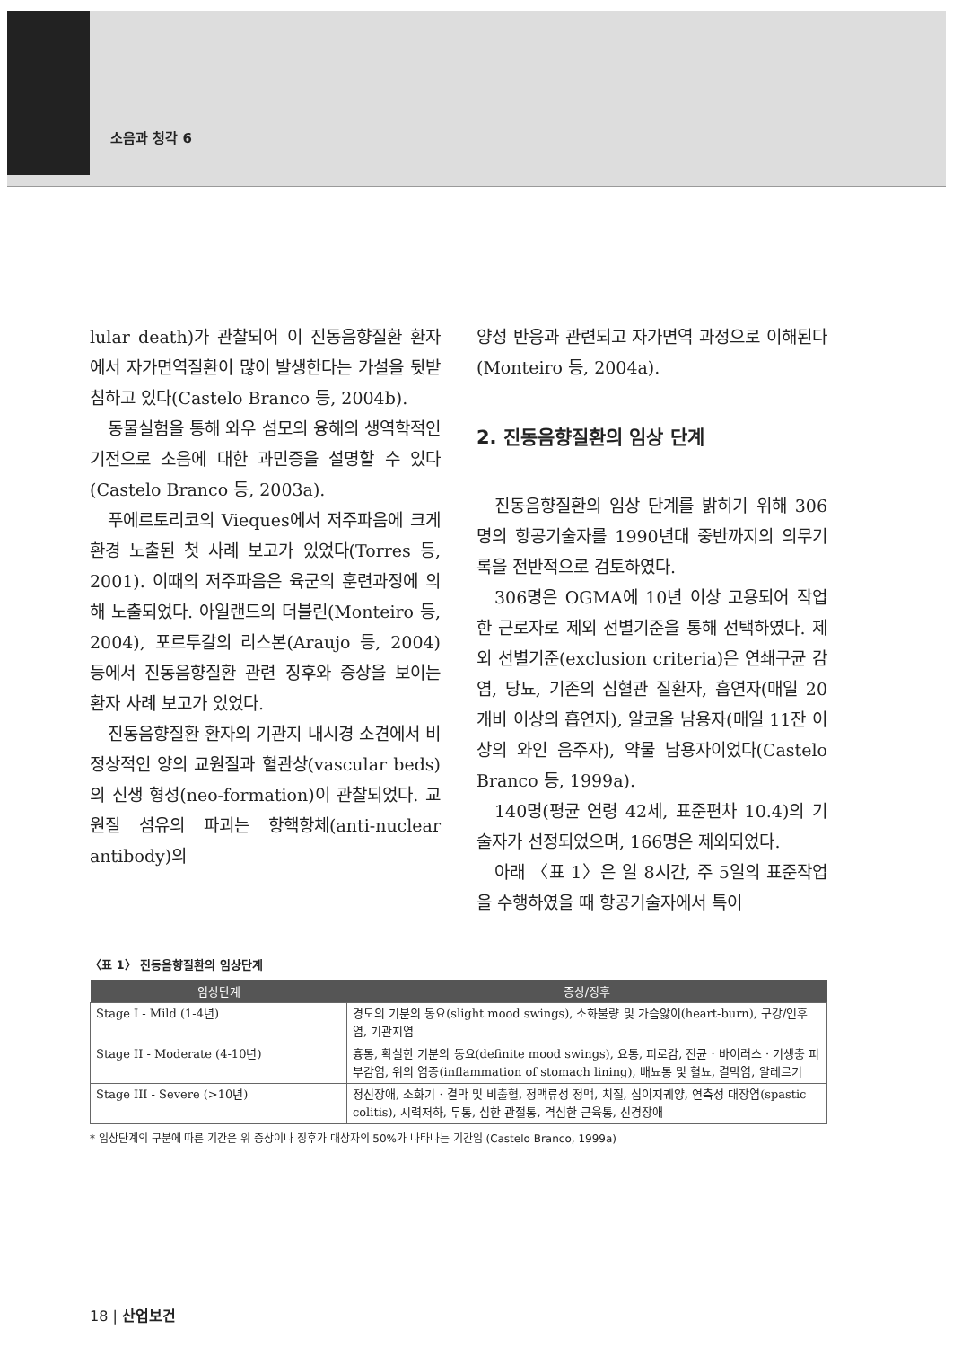소음과 청각 6
lular death)가 관찰되어 이 진동음향질환 환자에서 자가면역질환이 많이 발생한다는 가설을 뒷받침하고 있다(Castelo Branco 등, 2004b).
동물실험을 통해 와우 섬모의 융해의 생역학적인 기전으로 소음에 대한 과민증을 설명할 수 있다(Castelo Branco 등, 2003a).
푸에르토리코의 Vieques에서 저주파음에 크게 환경 노출된 첫 사례 보고가 있었다(Torres 등, 2001). 이때의 저주파음은 육군의 훈련과정에 의해 노출되었다. 아일랜드의 더블린(Monteiro 등, 2004), 포르투갈의 리스본(Araujo 등, 2004) 등에서 진동음향질환 관련 징후와 증상을 보이는 환자 사례 보고가 있었다.
진동음향질환 환자의 기관지 내시경 소견에서 비정상적인 양의 교원질과 혈관상(vascular beds)의 신생 형성(neo-formation)이 관찰되었다. 교원질 섬유의 파괴는 항핵항체(anti-nuclear antibody)의
양성 반응과 관련되고 자가면역 과정으로 이해된다(Monteiro 등, 2004a).
2. 진동음향질환의 임상 단계
진동음향질환의 임상 단계를 밝히기 위해 306명의 항공기술자를 1990년대 중반까지의 의무기록을 전반적으로 검토하였다.
306명은 OGMA에 10년 이상 고용되어 작업한 근로자로 제외 선별기준을 통해 선택하였다. 제외 선별기준(exclusion criteria)은 연쇄구균 감염, 당뇨, 기존의 심혈관 질환자, 흡연자(매일 20개비 이상의 흡연자), 알코올 남용자(매일 11잔 이상의 와인 음주자), 약물 남용자이었다(Castelo Branco 등, 1999a).
140명(평균 연령 42세, 표준편차 10.4)의 기술자가 선정되었으며, 166명은 제외되었다.
아래 〈표 1〉은 일 8시간, 주 5일의 표준작업을 수행하였을 때 항공기술자에서 특이
〈표 1〉 진동음향질환의 임상단계
| 임상단계 | 증상/징후 |
| --- | --- |
| Stage I - Mild (1-4년) | 경도의 기분의 동요(slight mood swings), 소화불량 및 가슴앓이(heart-burn), 구강/인후염, 기관지염 |
| Stage II - Moderate (4-10년) | 흉통, 확실한 기분의 동요(definite mood swings), 요통, 피로감, 진균 · 바이러스 · 기생충 피부감염, 위의 염증(inflammation of stomach lining), 배뇨통 및 혈뇨, 결막염, 알레르기 |
| Stage III - Severe (>10년) | 정신장애, 소화기 · 결막 및 비출혈, 정맥류성 정맥, 치질, 십이지궤양, 연축성 대장염(spastic colitis), 시력저하, 두통, 심한 관절통, 격심한 근육통, 신경장애 |
* 임상단계의 구분에 따른 기간은 위 증상이나 징후가 대상자의 50%가 나타나는 기간임 (Castelo Branco, 1999a)
18 | 산업보건